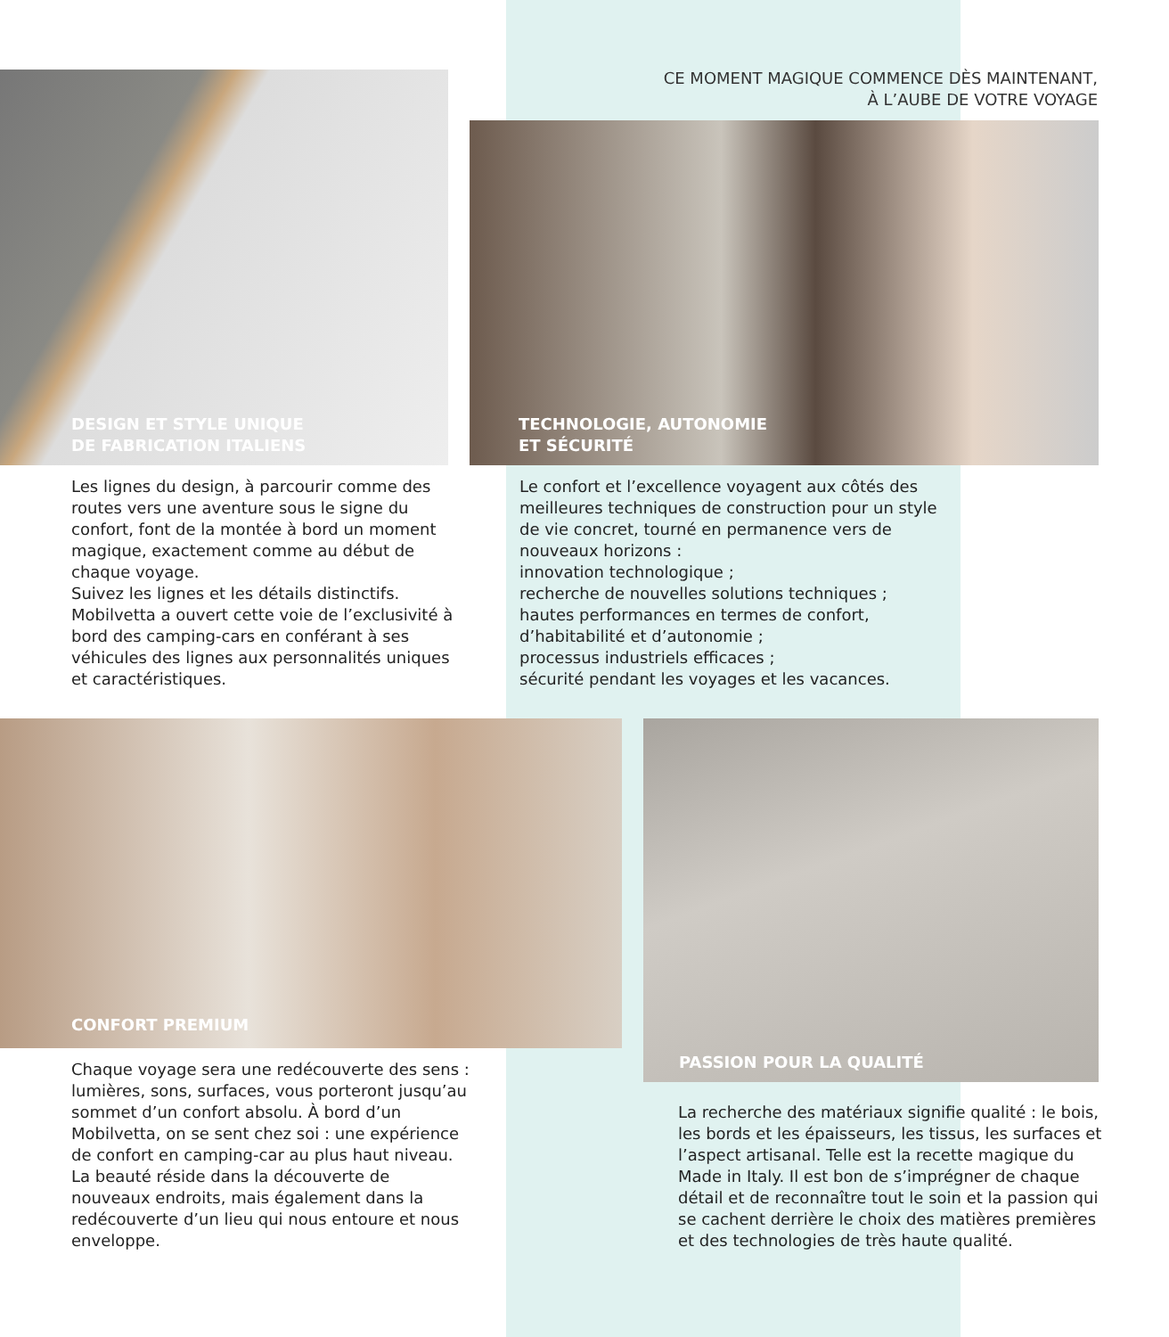CE MOMENT MAGIQUE COMMENCE DÈS MAINTENANT,
À L’AUBE DE VOTRE VOYAGE
DESIGN ET STYLE UNIQUE
DE FABRICATION ITALIENS
TECHNOLOGIE, AUTONOMIE
ET SÉCURITÉ
Les lignes du design, à parcourir comme des routes vers une aventure sous le signe du confort, font de la montée à bord un moment magique, exactement comme au début de chaque voyage.
Suivez les lignes et les détails distinctifs. Mobilvetta a ouvert cette voie de l’exclusivité à bord des camping-cars en conférant à ses véhicules des lignes aux personnalités uniques et caractéristiques.
Le confort et l’excellence voyagent aux côtés des meilleures techniques de construction pour un style de vie concret, tourné en permanence vers de nouveaux horizons :
innovation technologique ;
recherche de nouvelles solutions techniques ;
hautes performances en termes de confort, d’habitabilité et d’autonomie ;
processus industriels efficaces ;
sécurité pendant les voyages et les vacances.
CONFORT PREMIUM PASSION POUR LA QUALITÉ
Chaque voyage sera une redécouverte des sens : lumières, sons, surfaces, vous porteront jusqu’au sommet d’un confort absolu. À bord d’un Mobilvetta, on se sent chez soi : une expérience de confort en camping-car au plus haut niveau.
La beauté réside dans la découverte de nouveaux endroits, mais également dans la redécouverte d’un lieu qui nous entoure et nous enveloppe.
La recherche des matériaux signifie qualité : le bois, les bords et les épaisseurs, les tissus, les surfaces et l’aspect artisanal. Telle est la recette magique du Made in Italy. Il est bon de s’imprégner de chaque détail et de reconnaître tout le soin et la passion qui se cachent derrière le choix des matières premières et des technologies de très haute qualité.